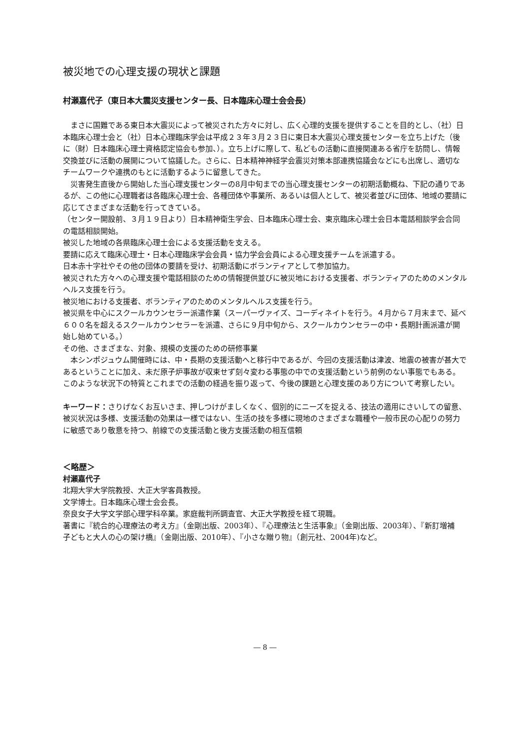被災地での心理支援の現状と課題
村瀬嘉代子（東日本大震災支援センター長、日本臨床心理士会会長）
まさに国難である東日本大震災によって被災された方々に対し、広く心理的支援を提供することを目的とし、（社）日本臨床心理士会と（社）日本心理臨床学会は平成２３年３月２３日に東日本大震災心理支援センターを立ち上げた（後に（財）日本臨床心理士資格認定協会も参加、）。立ち上げに際して、私どもの活動に直接関連ある省庁を訪問し、情報交換並びに活動の展開について協議した。さらに、日本精神神経学会震災対策本部連携協議会などにも出席し、適切なチームワークや連携のもとに活動するように留意してきた。
災害発生直後から開始した当心理支援センターの8月中旬までの当心理支援センターの初期活動概ね、下記の通りであるが、この他に心理職者は各臨床心理士会、各種団体や事業所、あるいは個人として、被災者並びに団体、地域の要請に応じてさまざまな活動を行ってきている。
（センター開設前、３月１９日より）日本精神衛生学会、日本臨床心理士会、東京臨床心理士会日本電話相談学会合同の電話相談開始。
被災した地域の各県臨床心理士会による支援活動を支える。
要請に応えて臨床心理士・日本心理臨床学会会員・協力学会会員による心理支援チームを派遣する。
日本赤十字社やその他の団体の要請を受け、初期活動にボランティアとして参加協力。
被災された方々への心理支援や電話相談のための情報提供並びに被災地における支援者、ボランティアのためのメンタルヘルス支援を行う。
被災地における支援者、ボランティアのためのメンタルヘルス支援を行う。
被災県を中心にスクールカウンセラー派遣作業（スーパーヴァイズ、コーディネイトを行う。４月から７月末まで、延べ６００名を超えるスクールカウンセラーを派遣、さらに９月中旬から、スクールカウンセラーの中・長期計画派遣が開始し始めている。）
その他、さまざまな、対象、規模の支援のための研修事業
本シンポジュウム開催時には、中・長期の支援活動へと移行中であるが、今回の支援活動は津波、地震の被害が甚大であるということに加え、未だ原子炉事故が収束せず刻々変わる事態の中での支援活動という前例のない事態でもある。このような状況下の特質とこれまでの活動の経過を振り返って、今後の課題と心理支援のあり方について考察したい。
キーワード：さりげなくお互いさま、押しつけがましくなく、個別的にニーズを捉える、技法の適用にさいしての留意、被災状況は多様、支援活動の効果は一様ではない、生活の技を多様に現地のさまざまな職種や一般市民の心配りの努力に敏感であり敬意を持つ、前線での支援活動と後方支援活動の相互信頼
＜略歴＞
村瀬嘉代子
北翔大学大学院教授、大正大学客員教授。
文学博士。日本臨床心理士会会長。
奈良女子大学文学部心理学科卒業。家庭裁判所調査官、大正大学教授を経て現職。
著書に『統合的心理療法の考え方』（金剛出版、2003年）、『心理療法と生活事象』（金剛出版、2003年）、『新訂増補　子どもと大人の心の架け橋』（金剛出版、2010年）、『小さな贈り物』（創元社、2004年)など。
― 8 ―